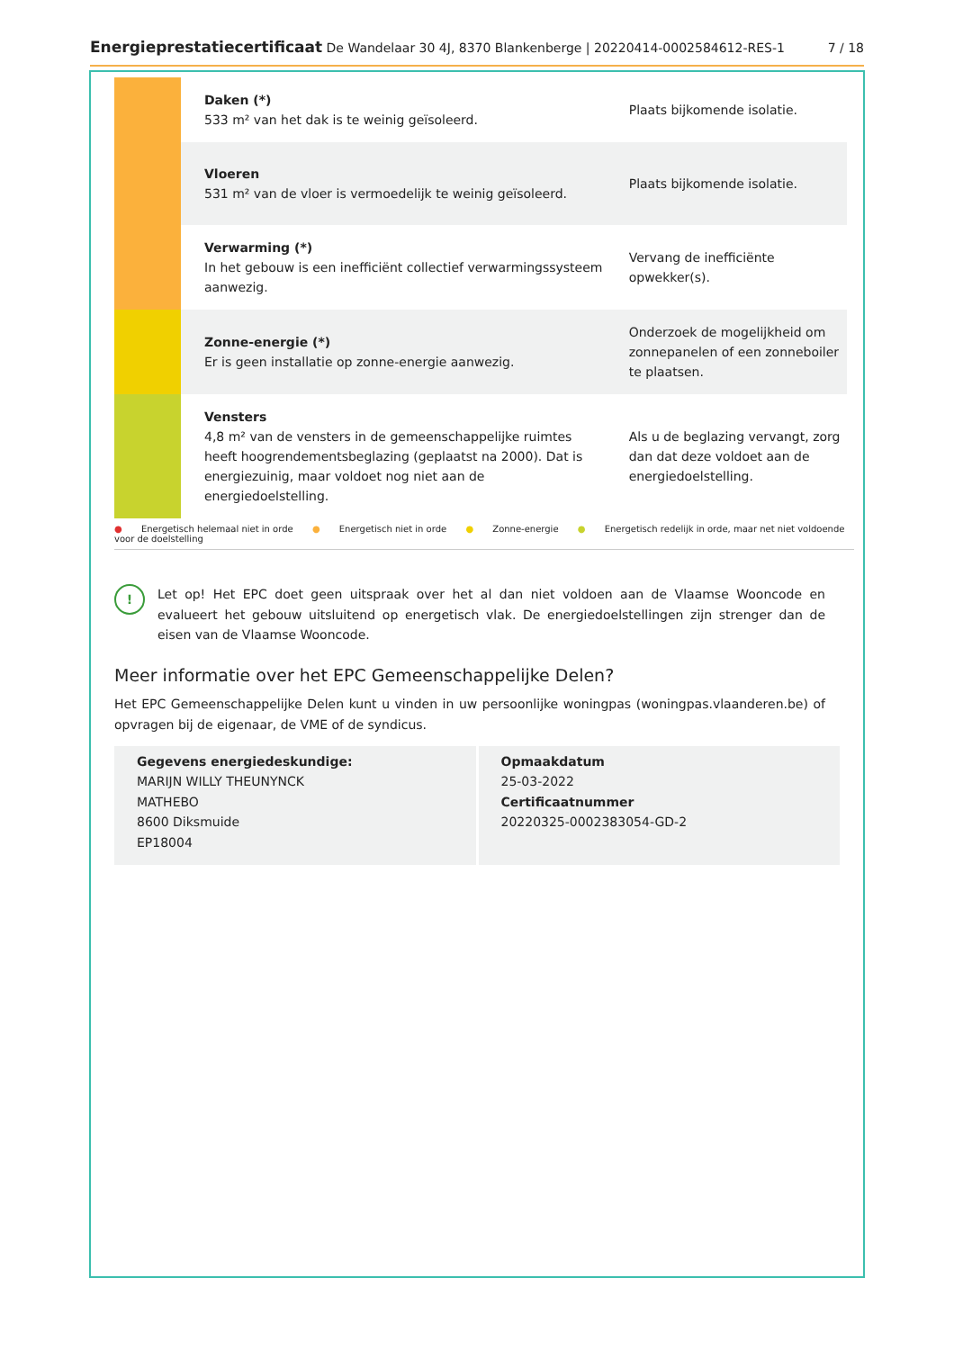Energieprestatiecertificaat De Wandelaar 30 4J, 8370 Blankenberge | 20220414-0002584612-RES-1
7 / 18
| | Daken (*) 533 m² van het dak is te weinig geïsoleerd. | Plaats bijkomende isolatie. |
| | Vloeren 531 m² van de vloer is vermoedelijk te weinig geïsoleerd. | Plaats bijkomende isolatie. |
| | Verwarming (*) In het gebouw is een inefficiënt collectief verwarmingssysteem aanwezig. | Vervang de inefficiënte opwekker(s). |
| | Zonne-energie (*) Er is geen installatie op zonne-energie aanwezig. | Onderzoek de mogelijkheid om zonnepanelen of een zonneboiler te plaatsen. |
| | Vensters 4,8 m² van de vensters in de gemeenschappelijke ruimtes heeft hoogrendementsbeglazing (geplaatst na 2000). Dat is energiezuinig, maar voldoet nog niet aan de energiedoelstelling. | Als u de beglazing vervangt, zorg dan dat deze voldoet aan de energiedoelstelling. |
● Energetisch helemaal niet in orde ● Energetisch niet in orde ● Zonne-energie ● Energetisch redelijk in orde, maar net niet voldoende voor de doelstelling
!
Let op! Het EPC doet geen uitspraak over het al dan niet voldoen aan de Vlaamse Wooncode en evalueert het gebouw uitsluitend op energetisch vlak. De energiedoelstellingen zijn strenger dan de eisen van de Vlaamse Wooncode.
Meer informatie over het EPC Gemeenschappelijke Delen?
Het EPC Gemeenschappelijke Delen kunt u vinden in uw persoonlijke woningpas (woningpas.vlaanderen.be) of opvragen bij de eigenaar, de VME of de syndicus.
Gegevens energiedeskundige:
MARIJN WILLY THEUNYNCK
MATHEBO
8600 Diksmuide
EP18004
Opmaakdatum
25-03-2022
Certificaatnummer
20220325-0002383054-GD-2